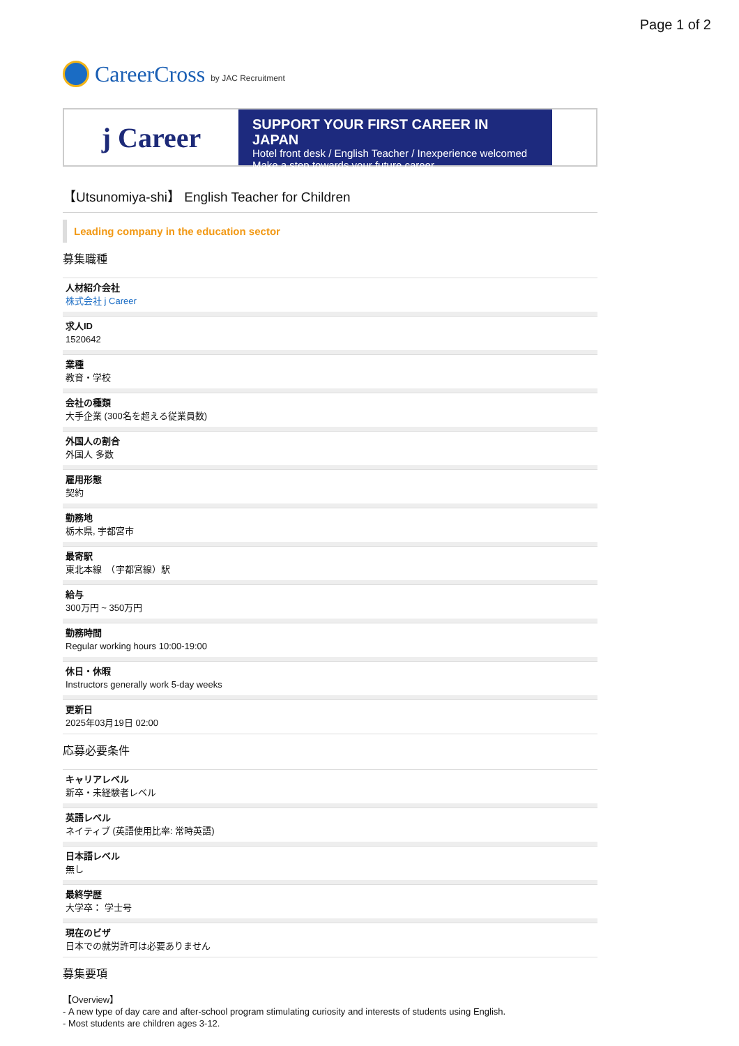Page 1 of 2
CareerCross by JAC Recruitment
j Career
SUPPORT YOUR FIRST CAREER IN JAPAN
Hotel front desk / English Teacher / Inexperience welcomed
Make a step towards your future career
【Utsunomiya-shi】 English Teacher for Children
Leading company in the education sector
募集職種
人材紹介会社
株式会社 j Career
求人ID
1520642
業種
教育・学校
会社の種類
大手企業 (300名を超える従業員数)
外国人の割合
外国人 多数
雇用形態
契約
勤務地
栃木県, 宇都宮市
最寄駅
東北本線　（宇都宮線）駅
給与
300万円 ~ 350万円
勤務時間
Regular working hours 10:00-19:00
休日・休暇
Instructors generally work 5-day weeks
更新日
2025年03月19日 02:00
応募必要条件
キャリアレベル
新卒・未経験者レベル
英語レベル
ネイティブ (英語使用比率: 常時英語)
日本語レベル
無し
最終学歴
大学卒： 学士号
現在のビザ
日本での就労許可は必要ありません
募集要項
【Overview】
- A new type of day care and after-school program stimulating curiosity and interests of students using English.
- Most students are children ages 3-12.